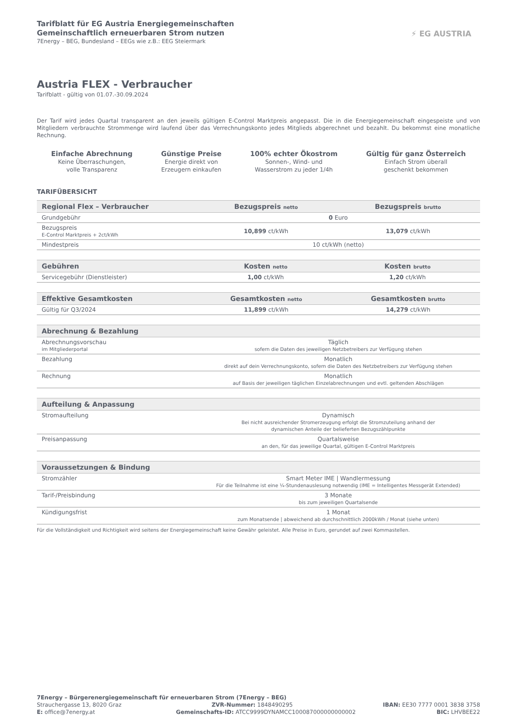Tarifblatt für EG Austria Energiegemeinschaften
Gemeinschaftlich erneuerbaren Strom nutzen
7Energy – BEG, Bundesland – EEGs wie z.B.: EEG Steiermark
⚡ EG AUSTRIA
Austria FLEX - Verbraucher
Tarifblatt - gültig von 01.07.-30.09.2024
Der Tarif wird jedes Quartal transparent an den jeweils gültigen E-Control Marktpreis angepasst. Die in die Energiegemeinschaft eingespeiste und von Mitgliedern verbrauchte Strommenge wird laufend über das Verrechnungskonto jedes Mitglieds abgerechnet und bezahlt. Du bekommst eine monatliche Rechnung.
Einfache Abrechnung
Keine Überraschungen,
volle Transparenz
Günstige Preise
Energie direkt von
Erzeugern einkaufen
100% echter Ökostrom
Sonnen-, Wind- und
Wasserstrom zu jeder 1/4h
Gültig für ganz Österreich
Einfach Strom überall
geschenkt bekommen
TARIFÜBERSICHT
| Regional Flex – Verbraucher | Bezugspreis netto | Bezugspreis brutto |
| --- | --- | --- |
| Grundgebühr | 0 Euro | |
| Bezugspreis E-Control Marktpreis + 2ct/kWh | 10,899 ct/kWh | 13,079 ct/kWh |
| Mindestpreis | 10 ct/kWh (netto) | |
| Gebühren | Kosten netto | Kosten brutto |
| --- | --- | --- |
| Servicegebühr (Dienstleister) | 1,00 ct/kWh | 1,20 ct/kWh |
| Effektive Gesamtkosten | Gesamtkosten netto | Gesamtkosten brutto |
| --- | --- | --- |
| Gültig für Q3/2024 | 11,899 ct/kWh | 14,279 ct/kWh |
| Abrechnung & Bezahlung | |
| --- | --- |
| Abrechnungsvorschau im Mitgliederportal | Täglich sofern die Daten des jeweiligen Netzbetreibers zur Verfügung stehen |
| Bezahlung | Monatlich direkt auf dein Verrechnungskonto, sofern die Daten des Netzbetreibers zur Verfügung stehen |
| Rechnung | Monatlich auf Basis der jeweiligen täglichen Einzelabrechnungen und evtl. geltenden Abschlägen |
| Aufteilung & Anpassung | |
| --- | --- |
| Stromaufteilung | Dynamisch Bei nicht ausreichender Stromerzeugung erfolgt die Stromzuteilung anhand der dynamischen Anteile der belieferten Bezugszählpunkte |
| Preisanpassung | Quartalsweise an den, für das jeweilige Quartal, gültigen E-Control Marktpreis |
| Voraussetzungen & Bindung | |
| --- | --- |
| Stromzähler | Smart Meter IME / Wandlermessung Für die Teilnahme ist eine ¼-Stundenauslesung notwendig (IME = Intelligentes Messgerät Extended) |
| Tarif-/Preisbindung | 3 Monate bis zum jeweiligen Quartalsende |
| Kündigungsfrist | 1 Monat zum Monatsende / abweichend ab durchschnittlich 2000kWh / Monat (siehe unten) |
Für die Vollständigkeit und Richtigkeit wird seitens der Energiegemeinschaft keine Gewähr geleistet. Alle Preise in Euro, gerundet auf zwei Kommastellen.
7Energy – Bürgerenergiegemeinschaft für erneuerbaren Strom (7Energy – BEG)
Strauchergasse 13, 8020 Graz ZVR-Nummer: 1848490295 IBAN: EE30 7777 0001 3838 3758
E: office@7energy.at Gemeinschafts-ID: ATCC9999DYNAMCC100087000000000002 BIC: LHVBEE22